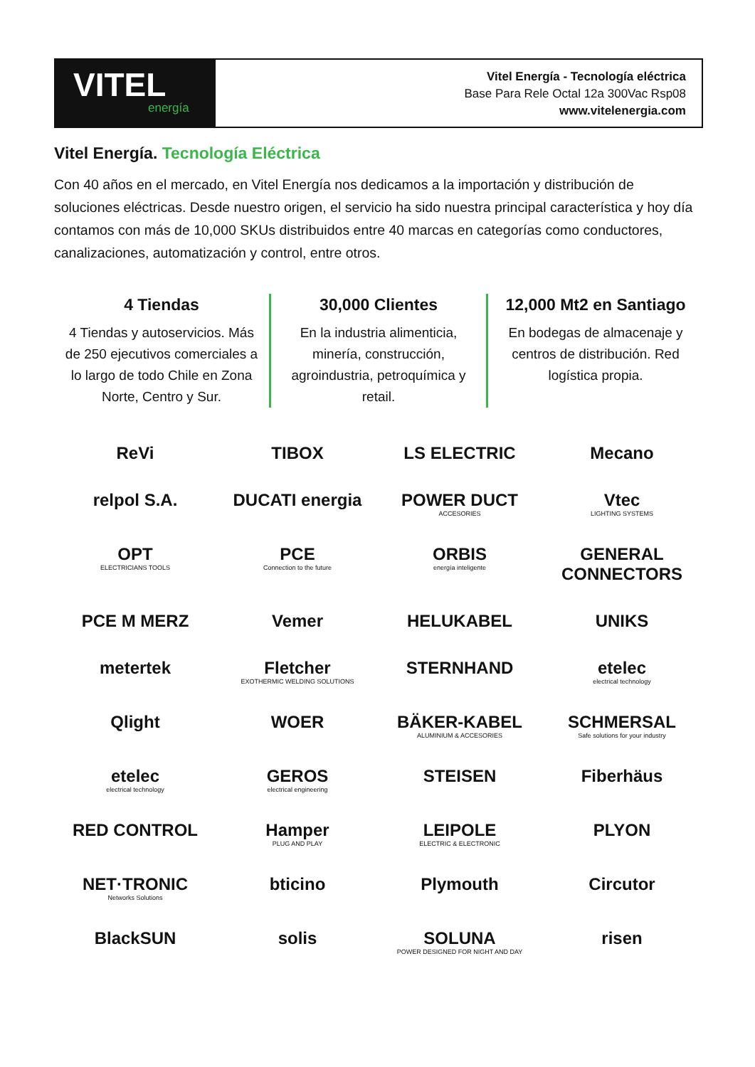VITEL
energía
Vitel Energía - Tecnología eléctrica
Base Para Rele Octal 12a 300Vac Rsp08
www.vitelenergia.com
Vitel Energía. Tecnología Eléctrica
Con 40 años en el mercado, en Vitel Energía nos dedicamos a la importación y distribución de soluciones eléctricas. Desde nuestro origen, el servicio ha sido nuestra principal característica y hoy día contamos con más de 10,000 SKUs distribuidos entre 40 marcas en categorías como conductores, canalizaciones, automatización y control, entre otros.
4 Tiendas
4 Tiendas y autoservicios. Más de 250 ejecutivos comerciales a lo largo de todo Chile en Zona Norte, Centro y Sur.
30,000 Clientes
En la industria alimenticia, minería, construcción, agroindustria, petroquímica y retail.
12,000 Mt2 en Santiago
En bodegas de almacenaje y centros de distribución. Red logística propia.
ReVi
TIBOX
LS ELECTRIC
Mecano
relpol S.A.
DUCATI energia
POWER DUCT
ACCESORIES
Vtec
LIGHTING SYSTEMS
OPT
ELECTRICIANS TOOLS
PCE
Connection to the future
ORBIS
energía inteligente
GENERAL CONNECTORS
PCE M MERZ
Vemer
HELUKABEL
UNIKS
metertek
Fletcher
EXOTHERMIC WELDING SOLUTIONS
STERNHAND
etelec
electrical technology
Qlight
WOER
BÄKER-KABEL
ALUMINIUM & ACCESORIES
SCHMERSAL
Safe solutions for your industry
etelec
electrical technology
GEROS
electrical engineering
STEISEN
Fiberhäus
RED CONTROL
Hamper
PLUG AND PLAY
LEIPOLE
ELECTRIC & ELECTRONIC
PLYON
NET·TRONIC
Networks Solutions
bticino
Plymouth
Circutor
BlackSUN
solis
SOLUNA
POWER DESIGNED FOR NIGHT AND DAY
risen